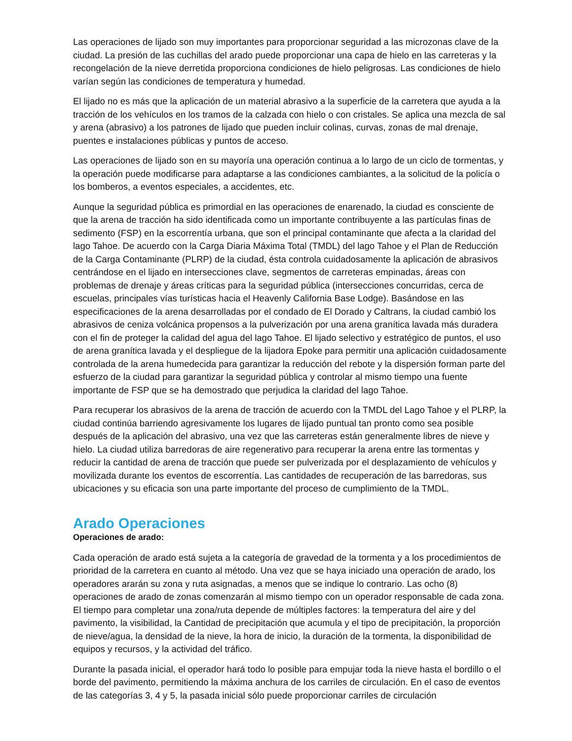Las operaciones de lijado son muy importantes para proporcionar seguridad a las microzonas clave de la ciudad. La presión de las cuchillas del arado puede proporcionar una capa de hielo en las carreteras y la recongelación de la nieve derretida proporciona condiciones de hielo peligrosas. Las condiciones de hielo varían según las condiciones de temperatura y humedad.
El lijado no es más que la aplicación de un material abrasivo a la superficie de la carretera que ayuda a la tracción de los vehículos en los tramos de la calzada con hielo o con cristales. Se aplica una mezcla de sal y arena (abrasivo) a los patrones de lijado que pueden incluir colinas, curvas, zonas de mal drenaje, puentes e instalaciones públicas y puntos de acceso.
Las operaciones de lijado son en su mayoría una operación continua a lo largo de un ciclo de tormentas, y la operación puede modificarse para adaptarse a las condiciones cambiantes, a la solicitud de la policía o los bomberos, a eventos especiales, a accidentes, etc.
Aunque la seguridad pública es primordial en las operaciones de enarenado, la ciudad es consciente de que la arena de tracción ha sido identificada como un importante contribuyente a las partículas finas de sedimento (FSP) en la escorrentía urbana, que son el principal contaminante que afecta a la claridad del lago Tahoe. De acuerdo con la Carga Diaria Máxima Total (TMDL) del lago Tahoe y el Plan de Reducción de la Carga Contaminante (PLRP) de la ciudad, ésta controla cuidadosamente la aplicación de abrasivos centrándose en el lijado en intersecciones clave, segmentos de carreteras empinadas, áreas con problemas de drenaje y áreas críticas para la seguridad pública (intersecciones concurridas, cerca de escuelas, principales vías turísticas hacia el Heavenly California Base Lodge). Basándose en las especificaciones de la arena desarrolladas por el condado de El Dorado y Caltrans, la ciudad cambió los abrasivos de ceniza volcánica propensos a la pulverización por una arena granítica lavada más duradera con el fin de proteger la calidad del agua del lago Tahoe. El lijado selectivo y estratégico de puntos, el uso de arena granítica lavada y el despliegue de la lijadora Epoke para permitir una aplicación cuidadosamente controlada de la arena humedecida para garantizar la reducción del rebote y la dispersión forman parte del esfuerzo de la ciudad para garantizar la seguridad pública y controlar al mismo tiempo una fuente importante de FSP que se ha demostrado que perjudica la claridad del lago Tahoe.
Para recuperar los abrasivos de la arena de tracción de acuerdo con la TMDL del Lago Tahoe y el PLRP, la ciudad continúa barriendo agresivamente los lugares de lijado puntual tan pronto como sea posible después de la aplicación del abrasivo, una vez que las carreteras están generalmente libres de nieve y hielo. La ciudad utiliza barredoras de aire regenerativo para recuperar la arena entre las tormentas y reducir la cantidad de arena de tracción que puede ser pulverizada por el desplazamiento de vehículos y movilizada durante los eventos de escorrentía. Las cantidades de recuperación de las barredoras, sus ubicaciones y su eficacia son una parte importante del proceso de cumplimiento de la TMDL.
Arado Operaciones
Operaciones de arado:
Cada operación de arado está sujeta a la categoría de gravedad de la tormenta y a los procedimientos de prioridad de la carretera en cuanto al método. Una vez que se haya iniciado una operación de arado, los operadores ararán su zona y ruta asignadas, a menos que se indique lo contrario. Las ocho (8) operaciones de arado de zonas comenzarán al mismo tiempo con un operador responsable de cada zona. El tiempo para completar una zona/ruta depende de múltiples factores: la temperatura del aire y del pavimento, la visibilidad, la Cantidad de precipitación que acumula y el tipo de precipitación, la proporción de nieve/agua, la densidad de la nieve, la hora de inicio, la duración de la tormenta, la disponibilidad de equipos y recursos, y la actividad del tráfico.
Durante la pasada inicial, el operador hará todo lo posible para empujar toda la nieve hasta el bordillo o el borde del pavimento, permitiendo la máxima anchura de los carriles de circulación. En el caso de eventos de las categorías 3, 4 y 5, la pasada inicial sólo puede proporcionar carriles de circulación